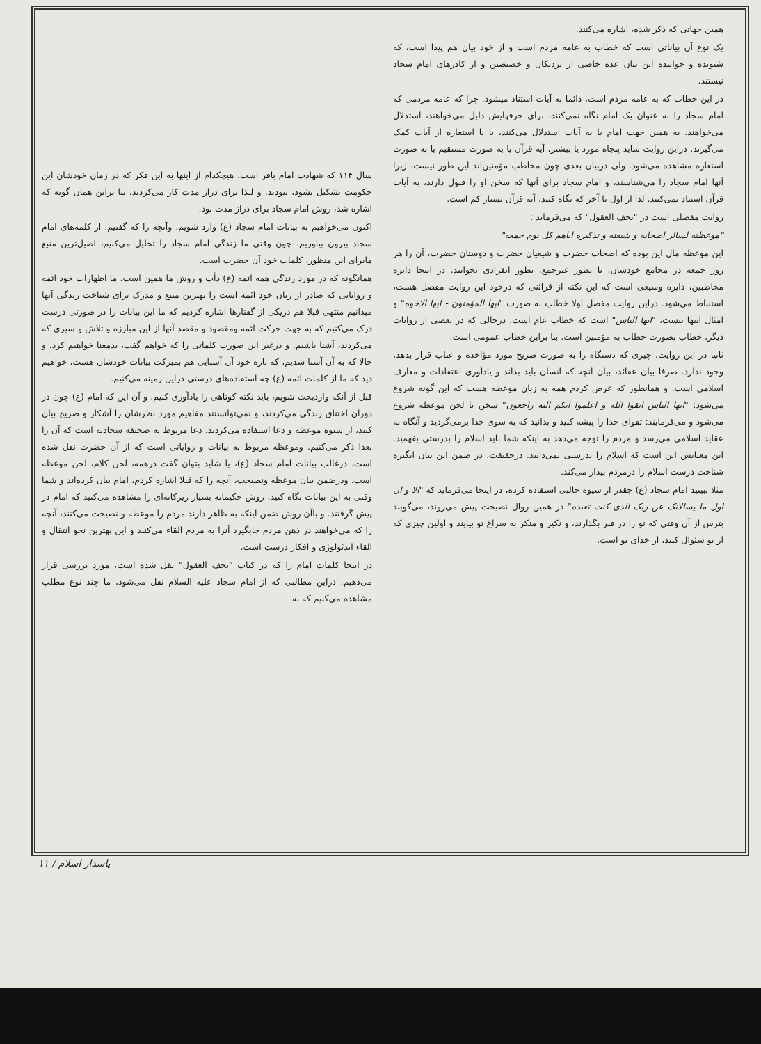سال ۱۱۴ که شهادت امام باقر است، هیچکدام از اینها به این فکر که در زمان خودشان این حکومت تشکیل بشود، نبودند. و لـذا برای دراز مدت کار می‌کردند. بنا براین همان گونه که اشاره شد، روش امام سجاد برای دراز مدت بود.
اکنون می‌خواهیم به بیانات امام سجاد (ع) وارد شویم، وآنچه را که گفتیم، از کلمه‌های امام سجاد بیرون بیاوریم. چون وقتی ما زندگی امام سجاد را تحلیل می‌کنیم، اصیل‌ترین منبع مابرای این منظور، کلمات خود آن حضرت است.
همانگونه که در مورد زندگی همه ائمه (ع) دأب و روش ما همین است. ما اظهارات خود ائمه و روایاتی که صادر از زبان خود ائمه است را بهترین منبع و مدرک برای شناخت زندگی آنها میدانیم منتهی قبلا هم دریکی از گفتارها اشاره کردیم که ما این بیانات را در صورتی درست درک می‌کنیم که به جهت حرکت ائمه ومقصود و مقصد آنها از این مبارزه و تلاش و سیری که می‌کردند، آشنا باشیم. و درغیر این صورت کلماتی را که خواهم گفت، بدمعنا خواهیم کرد، و حالا که به آن آشنا شدیم، که تازه خود آن آشنایی هم بمبرکت بیانات خودشان هست، خواهیم دید که ما از کلمات ائمه (ع) چه استفاده‌های درستی دراین زمینه می‌کنیم.
قبل از آنکه واردبحث شویم، باید نکته کوتاهی را یادآوری کنیم. و آن این که امام (ع) چون در دوران اختناق زندگی می‌کردند، و نمی‌توانستند مفاهیم مورد نظرشان را آشکار و صریح بیان کنند، از شیوه موعظه و دعا استفاده می‌کردند. دعا مربوط به صحیفه سجادیه است که آن را بعدا ذکر می‌کنیم. وموعظه مربوط به بیانات و روایاتی است که از آن حضرت نقل شده است. درغالب بیانات امام سجاد (ع)، یا شاید بتوان گفت درهمه، لحن کلام، لحن موعظه است. ودرضمن بیان موعظه ونصیحت، آنچه را که قبلا اشاره کردم، امام بیان کرده‌اند و شما وقتی به این بیانات نگاه کنید، روش حکیمانه بسیار زیرکانه‌ای را مشاهده می‌کنید که امام در پیش گرفتند. و باآن روش ضمن اینکه به ظاهر دارند مردم را موعظه و نصیحت می‌کنند، آنچه را که می‌خواهند در ذهن مردم جابگیرد آنرا به مردم القاء می‌کنند و این بهترین نحو انتقال و القاء ایدئولوژی و افکار درست است.
در اینجا کلمات امام را که در کتاب "تحف العقول" نقل شده است، مورد بررسی قرار می‌دهیم. دراین مطالبی که از امام سجاد علیه السلام نقل می‌شود، ما چند نوع مطلب مشاهده می‌کنیم که به
همین جهاتی که ذکر شده، اشاره می‌کنند.
یک نوع آن بیاناتی است که خطاب به عامه مردم است و از خود بیان هم پیدا است، که شنونده و خواننده این بیان عده خاصی از نزدیکان و خصیصین و از کادرهای امام سجاد نیستند.
در این خطاب که به عامه مردم است، دائما به آیات استناد میشود. چرا که عامه مردمی که امام سجاد را به عنوان یک امام نگاه نمی‌کنند، برای حرفهایش دلیل می‌خواهند، استدلال می‌خواهند. به همین جهت امام یا به آیات استدلال می‌کنند، یا با استعاره از آیات کمک می‌گیرند. دراین روایت شاید پنجاه مورد یا بیشتر، آیه قرآن یا به صورت مستقیم یا به صورت استعاره مشاهده می‌شود. ولی دربیان بعدی چون مخاطب مؤمنین‌اند این طور نیست، زیرا آنها امام سجاد را می‌شناسند، و امام سجاد برای آنها که سخن او را قبول دارند، به آیات قرآن استناد نمی‌کنند. لذا از اول تا آخر که نگاه کنید، آیه قرآن بسیار کم است.
روایت مفصلی است در "تحف العقول" که می‌فرماید :
"موعظته لسائر اصحابه و شیعته و تذکیره ایاهم کل یوم جمعه"
این موعظه مال این بوده که اصحاب حضرت و شیعیان حضرت و دوستان حضرت، آن را هر روز جمعه در مجامع خودشان، یا بطور غیرجمع، بطور انفرادی بخوانند. در اینجا دایره مخاطبین، دایره وسیعی است که این نکته از قرائنی که درخود این روایت مفصل هست، استنباط می‌شود. دراین روایت مفصل اولا خطاب به صورت "ایها المؤمنون - ایها الاخوه" و امثال اینها نیست، "ایها الناس" است که خطاب عام است. درحالی که در بعضی از روایات دیگر، خطاب بصورت خطاب به مؤمنین است. بنا براین خطاب عمومی است.
ثانیا در این روایت، چیزی که دستگاه را به صورت صریح مورد مؤاخذه و عتاب قرار بدهد، وجود ندارد. صرفا بیان عقائد، بیان آنچه که انسان باید بداند و یادآوری اعتقادات و معارف اسلامی است. و همانطور که عرض کردم همه به زبان موعظه هست که این گونه شروع می‌شود: "ایها الناس اتقوا الله و اعلموا انکم الیه راجعون" سخن با لحن موعظه شروع می‌شود و می‌فرمایند: تقوای خدا را پیشه کنید و بدانید که به سوی خدا برمی‌گردید و آنگاه به عقاید اسلامی می‌رسد و مردم را توجه می‌دهد به اینکه شما باید اسلام را بدرستی بفهمید. این معنایش این است که اسلام را بدرستی نمی‌دانید. درحقیقت، در ضمن این بیان انگیزه شناخت درست اسلام را درمردم بیدار می‌کند.
مثلا ببینید امام سجاد (ع) چقدر از شیوه جالبی استفاده کرده، در اینجا می‌فرماید که "الا و ان اول ما یسالانک عن ربک الذی کنت تعبده" در همین روال نصیحت پیش می‌روند، می‌گویند بترس از آن وقتی که تو را در قبر بگذارند، و نکیر و منکر به سراغ تو بیایند و اولین چیزی که از تو سئوال کنند، از خدای تو است.
پاسدار اسلام / ۱۱